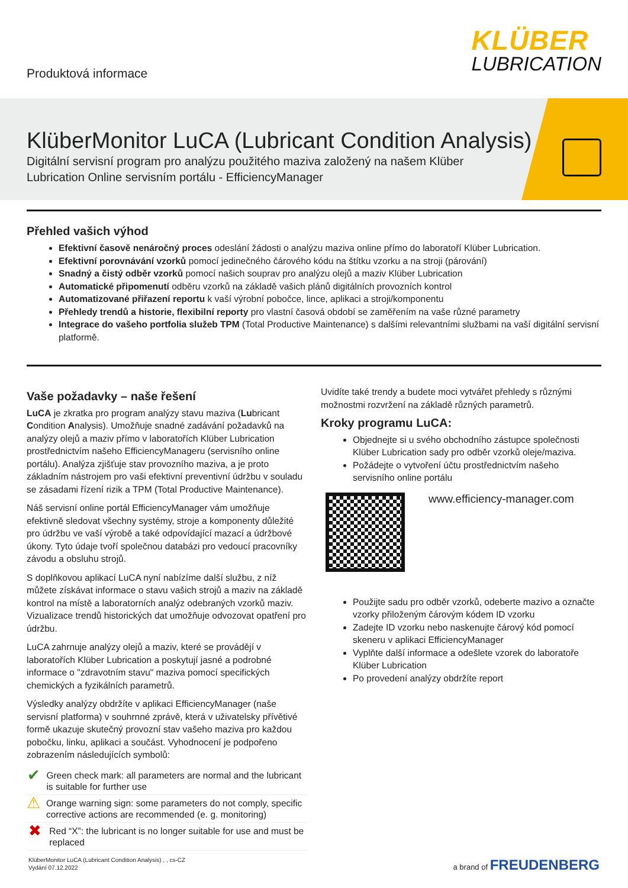Produktová informace
KLÜBER
LUBRICATION
KlüberMonitor LuCA (Lubricant Condition Analysis)
Digitální servisní program pro analýzu použitého maziva založený na našem Klüber Lubrication Online servisním portálu - EfficiencyManager
Přehled vašich výhod
Efektivní časově nenáročný proces odeslání žádosti o analýzu maziva online přímo do laboratoří Klüber Lubrication.
Efektivní porovnávání vzorků pomocí jedinečného čárového kódu na štítku vzorku a na stroji (párování)
Snadný a čistý odběr vzorků pomocí našich souprav pro analýzu olejů a maziv Klüber Lubrication
Automatické připomenutí odběru vzorků na základě vašich plánů digitálních provozních kontrol
Automatizované přiřazení reportu k vaší výrobní pobočce, lince, aplikaci a stroji/komponentu
Přehledy trendů a historie, flexibilní reporty pro vlastní časová období se zaměřením na vaše různé parametry
Integrace do vašeho portfolia služeb TPM (Total Productive Maintenance) s dalšími relevantními službami na vaší digitální servisní platformě.
Vaše požadavky – naše řešení
LuCA je zkratka pro program analýzy stavu maziva (Lubricant Condition Analysis). Umožňuje snadné zadávání požadavků na analýzy olejů a maziv přímo v laboratořích Klüber Lubrication prostřednictvím našeho EfficiencyManageru (servisního online portálu). Analýza zjišťuje stav provozního maziva, a je proto základním nástrojem pro vaši efektivní preventivní údržbu v souladu se zásadami řízení rizik a TPM (Total Productive Maintenance).
Náš servisní online portál EfficiencyManager vám umožňuje efektivně sledovat všechny systémy, stroje a komponenty důležité pro údržbu ve vaší výrobě a také odpovídající mazací a údržbové úkony. Tyto údaje tvoří společnou databázi pro vedoucí pracovníky závodu a obsluhu strojů.
S doplňkovou aplikací LuCA nyní nabízíme další službu, z níž můžete získávat informace o stavu vašich strojů a maziv na základě kontrol na místě a laboratorních analýz odebraných vzorků maziv. Vizualizace trendů historických dat umožňuje odvozovat opatření pro údržbu.
LuCA zahrnuje analýzy olejů a maziv, které se provádějí v laboratořích Klüber Lubrication a poskytují jasné a podrobné informace o "zdravotním stavu" maziva pomocí specifických chemických a fyzikálních parametrů.
Výsledky analýzy obdržíte v aplikaci EfficiencyManager (naše servisní platforma) v souhrnné zprávě, která v uživatelsky přívětivé formě ukazuje skutečný provozní stav vašeho maziva pro každou pobočku, linku, aplikaci a součást. Vyhodnocení je podpořeno zobrazením následujících symbolů:
✔ Green check mark: all parameters are normal and the lubricant is suitable for further use
⚠ Orange warning sign: some parameters do not comply, specific corrective actions are recommended (e. g. monitoring)
✖ Red “X”: the lubricant is no longer suitable for use and must be replaced
Uvidíte také trendy a budete moci vytvářet přehledy s různými možnostmi rozvržení na základě různých parametrů.
Kroky programu LuCA:
Objednejte si u svého obchodního zástupce společnosti Klüber Lubrication sady pro odběr vzorků oleje/maziva.
Požádejte o vytvoření účtu prostřednictvím našeho servisního online portálu
www.efficiency-manager.com
Použijte sadu pro odběr vzorků, odeberte mazivo a označte vzorky přiloženým čárovým kódem ID vzorku
Zadejte ID vzorku nebo naskenujte čárový kód pomocí skeneru v aplikaci EfficiencyManager
Vyplňte další informace a odešlete vzorek do laboratoře Klüber Lubrication
Po provedení analýzy obdržíte report
KlüberMonitor LuCA (Lubricant Condition Analysis) , , cs-CZ
Vydání 07.12.2022
a brand of FREUDENBERG